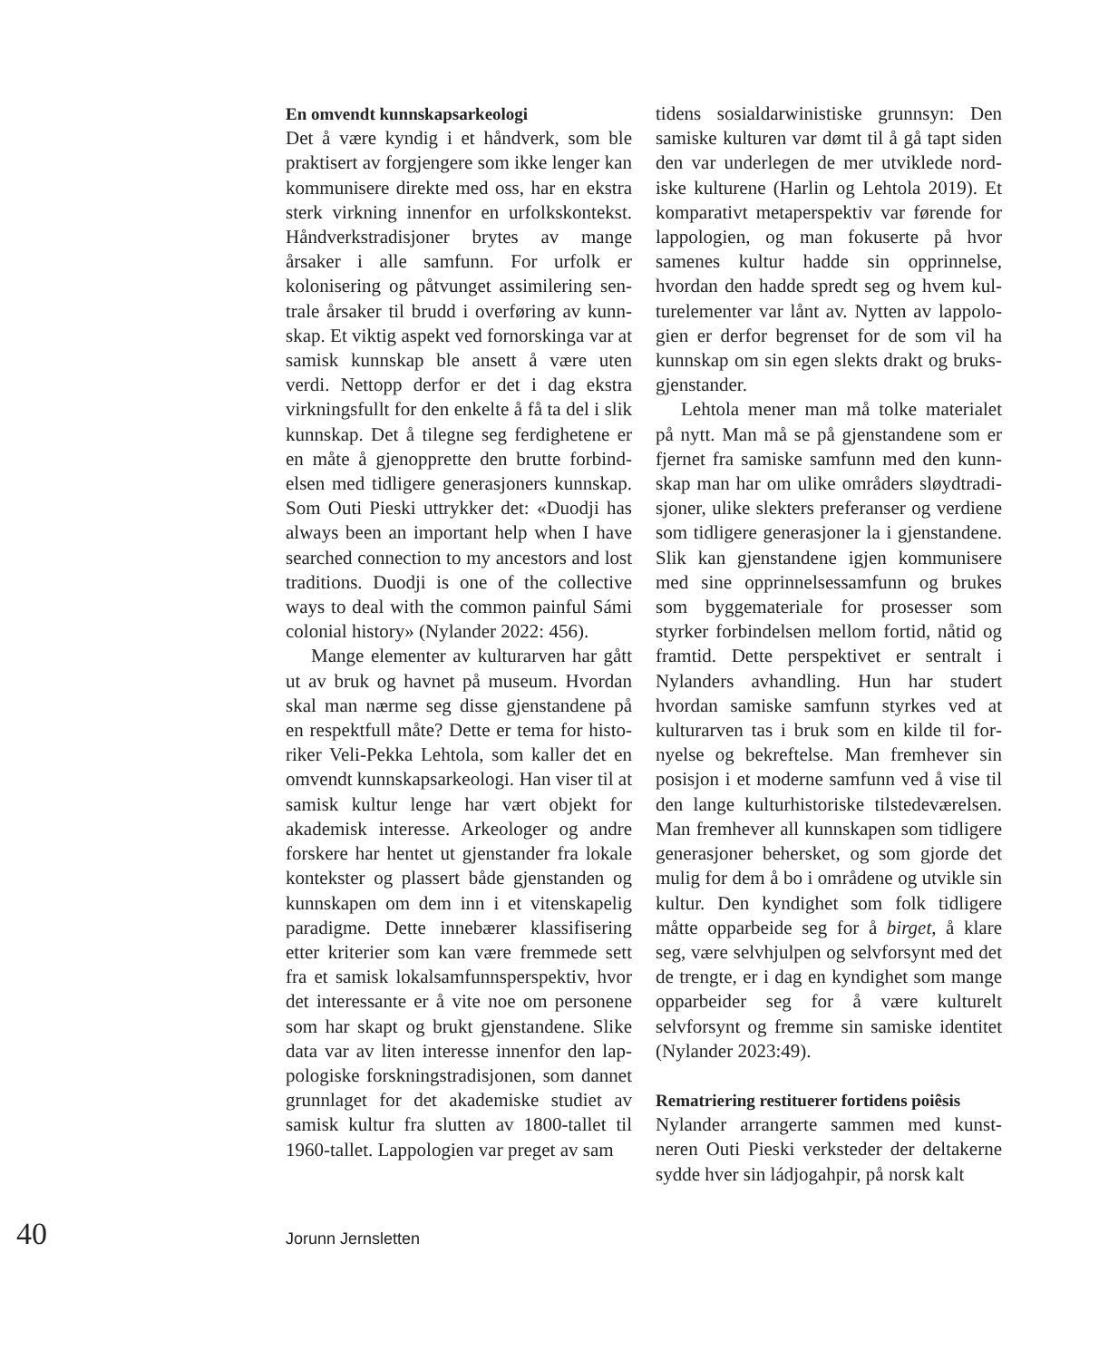En omvendt kunnskapsarkeologi
Det å være kyndig i et håndverk, som ble praktisert av forgjengere som ikke lenger kan kommunisere direkte med oss, har en ekstra sterk virkning innenfor en urfolks­kontekst. Håndverkstradisjoner brytes av mange årsaker i alle samfunn. For urfolk er kolonisering og påtvunget assimilering sen­trale årsaker til brudd i overføring av kunn­skap. Et viktig aspekt ved fornorskinga var at samisk kunnskap ble ansett å være uten verdi. Nettopp derfor er det i dag ekstra virkningsfullt for den enkelte å få ta del i slik kunnskap. Det å tilegne seg ferdighetene er en måte å gjenopprette den brutte forbind­elsen med tidligere generasjoners kunnskap. Som Outi Pieski uttrykker det: «Duodji has always been an important help when I have searched connection to my ancestors and lost traditions. Duodji is one of the collec­tive ways to deal with the common painful Sámi colonial history» (Nylander 2022: 456).
Mange elementer av kulturarven har gått ut av bruk og havnet på museum. Hvordan skal man nærme seg disse gjenstandene på en respektfull måte? Dette er tema for histo­riker Veli-Pekka Lehtola, som kaller det en omvendt kunnskapsarkeologi. Han viser til at samisk kultur lenge har vært objekt for akademisk interesse. Arkeologer og andre forskere har hentet ut gjenstander fra lokale kontekster og plassert både gjenstanden og kunnskapen om dem inn i et vitenskapelig paradigme. Dette innebærer klassifisering etter kriterier som kan være fremmede sett fra et samisk lokalsamfunnsperspektiv, hvor det interessante er å vite noe om personene som har skapt og brukt gjenstandene. Slike data var av liten interesse innenfor den lap­pologiske forskningstradisjonen, som dan­net grunnlaget for det akademiske studiet av samisk kultur fra slutten av 1800-tallet til 1960-tallet. Lappologien var preget av sam­
tidens sosialdarwinistiske grunnsyn: Den samiske kulturen var dømt til å gå tapt siden den var underlegen de mer utviklede nord­iske kulturene (Harlin og Lehtola 2019). Et komparativt metaperspektiv var førende for lappologien, og man fokuserte på hvor samenes kultur hadde sin opprinnelse, hvordan den hadde spredt seg og hvem kul­turelementer var lånt av. Nytten av lappolo­gien er derfor begrenset for de som vil ha kunnskap om sin egen slekts drakt og bruks­gjenstander.
Lehtola mener man må tolke materialet på nytt. Man må se på gjenstandene som er fjernet fra samiske samfunn med den kunn­skap man har om ulike områders sløydtradi­sjoner, ulike slekters preferanser og verdiene som tidligere generasjoner la i gjenstandene. Slik kan gjenstandene igjen kommunisere med sine opprinnelsessamfunn og brukes som byggemateriale for prosesser som styrker forbindelsen mellom fortid, nåtid og framtid. Dette perspektivet er sentralt i Nylanders avhandling. Hun har studert hvordan samiske samfunn styrkes ved at kulturarven tas i bruk som en kilde til for­nyelse og bekreftelse. Man fremhever sin posisjon i et moderne samfunn ved å vise til den lange kulturhistoriske tilstedeværelsen. Man fremhever all kunnskapen som tid­ligere generasjoner behersket, og som gjorde det mulig for dem å bo i områdene og utvikle sin kultur. Den kyndighet som folk tidligere måtte opparbeide seg for å birget, å klare seg, være selvhjulpen og selvforsynt med det de trengte, er i dag en kyndighet som mange opparbeider seg for å være kul­turelt selvforsynt og fremme sin samiske identitet (Nylander 2023:49).
Rematriering restituerer fortidens poiêsis
Nylander arrangerte sammen med kunst­neren Outi Pieski verksteder der deltakerne sydde hver sin ládjogahpir, på norsk kalt
40 Jorunn Jernsletten